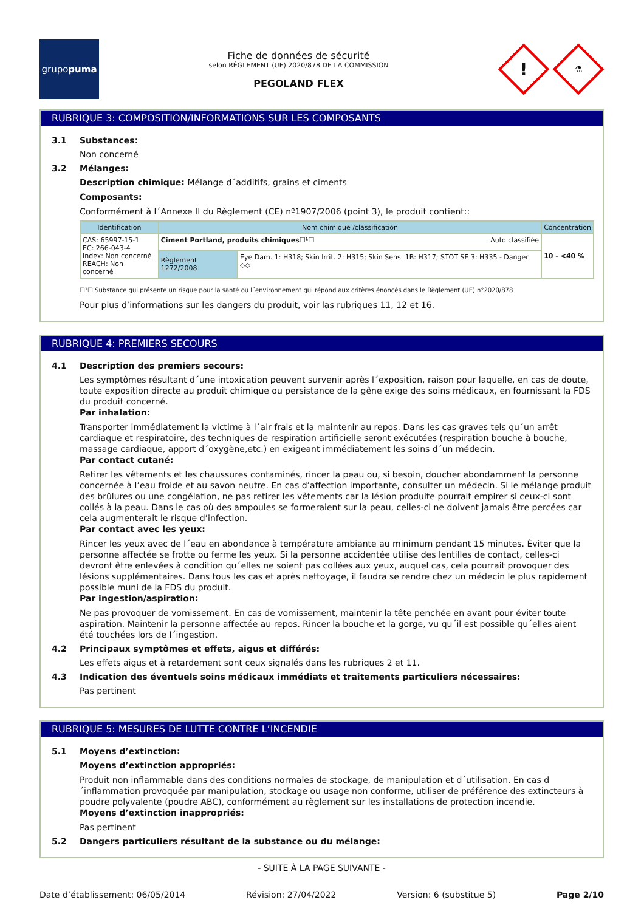grupo puma
Fiche de données de sécurité
selon RÈGLEMENT (UE) 2020/878 DE LA COMMISSION
PEGOLAND FLEX
!
⚗
RUBRIQUE 3: COMPOSITION/INFORMATIONS SUR LES COMPOSANTS
3.1 Substances:
Non concerné
3.2 Mélanges:
Description chimique: Mélange d´additifs, grains et ciments
Composants:
Conformément à l´Annexe II du Règlement (CE) nº1907/2006 (point 3), le produit contient::
| Identification | Nom chimique /classification | | Concentration |
| --- | --- | --- | --- |
| CAS: 65997-15-1 EC: 266-043-4 Index: Non concerné REACH: Non concerné | Ciment Portland, produits chimiques☐¹☐ Auto classifiée | | 10 - <40 % |
| | Règlement 1272/2008 | Eye Dam. 1: H318; Skin Irrit. 2: H315; Skin Sens. 1B: H317; STOT SE 3: H335 - Danger ◇◇ | |
☐¹☐ Substance qui présente un risque pour la santé ou l´environnement qui répond aux critères énoncés dans le Règlement (UE) n°2020/878
Pour plus d’informations sur les dangers du produit, voir las rubriques 11, 12 et 16.
RUBRIQUE 4: PREMIERS SECOURS
4.1 Description des premiers secours:
Les symptômes résultant d´une intoxication peuvent survenir après l´exposition, raison pour laquelle, en cas de doute, toute exposition directe au produit chimique ou persistance de la gêne exige des soins médicaux, en fournissant la FDS du produit concerné.
Par inhalation:
Transporter immédiatement la victime à l´air frais et la maintenir au repos. Dans les cas graves tels qu´un arrêt cardiaque et respiratoire, des techniques de respiration artificielle seront exécutées (respiration bouche à bouche, massage cardiaque, apport d´oxygène,etc.) en exigeant immédiatement les soins d´un médecin.
Par contact cutané:
Retirer les vêtements et les chaussures contaminés, rincer la peau ou, si besoin, doucher abondamment la personne concernée à l’eau froide et au savon neutre. En cas d’affection importante, consulter un médecin. Si le mélange produit des brûlures ou une congélation, ne pas retirer les vêtements car la lésion produite pourrait empirer si ceux-ci sont collés à la peau. Dans le cas où des ampoules se formeraient sur la peau, celles-ci ne doivent jamais être percées car cela augmenterait le risque d’infection.
Par contact avec les yeux:
Rincer les yeux avec de l´eau en abondance à température ambiante au minimum pendant 15 minutes. Éviter que la personne affectée se frotte ou ferme les yeux. Si la personne accidentée utilise des lentilles de contact, celles-ci devront être enlevées à condition qu´elles ne soient pas collées aux yeux, auquel cas, cela pourrait provoquer des lésions supplémentaires. Dans tous les cas et après nettoyage, il faudra se rendre chez un médecin le plus rapidement possible muni de la FDS du produit.
Par ingestion/aspiration:
Ne pas provoquer de vomissement. En cas de vomissement, maintenir la tête penchée en avant pour éviter toute aspiration. Maintenir la personne affectée au repos. Rincer la bouche et la gorge, vu qu´il est possible qu´elles aient été touchées lors de l´ingestion.
4.2 Principaux symptômes et effets, aigus et différés:
Les effets aigus et à retardement sont ceux signalés dans les rubriques 2 et 11.
4.3 Indication des éventuels soins médicaux immédiats et traitements particuliers nécessaires:
Pas pertinent
RUBRIQUE 5: MESURES DE LUTTE CONTRE L’INCENDIE
5.1 Moyens d’extinction:
Moyens d’extinction appropriés:
Produit non inflammable dans des conditions normales de stockage, de manipulation et d´utilisation. En cas d´inflammation provoquée par manipulation, stockage ou usage non conforme, utiliser de préférence des extincteurs à poudre polyvalente (poudre ABC), conformément au règlement sur les installations de protection incendie.
Moyens d’extinction inappropriés:
Pas pertinent
5.2 Dangers particuliers résultant de la substance ou du mélange:
- SUITE À LA PAGE SUIVANTE -
Date d’établissement: 06/05/2014 Révision: 27/04/2022 Version: 6 (substitue 5) Page 2/10